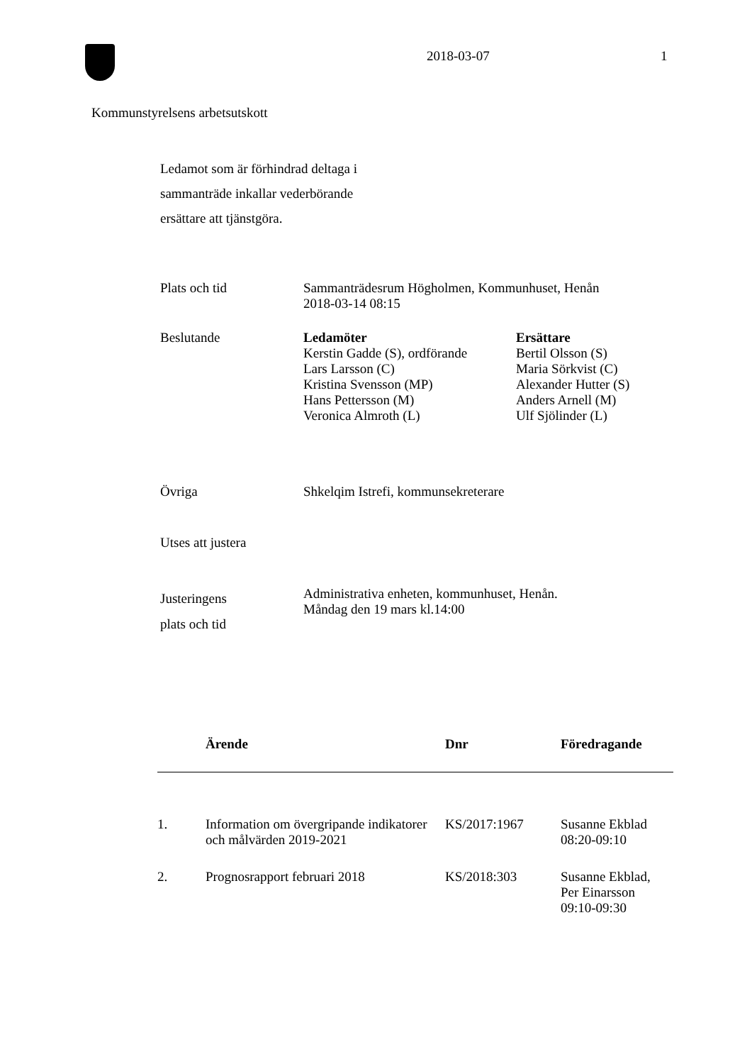2018-03-07 1
Kommunstyrelsens arbetsutskott
Ledamot som är förhindrad deltaga i
sammanträde inkallar vederbörande
ersättare att tjänstgöra.
Plats och tid Sammanträdesrum Högholmen, Kommunhuset, Henån
2018-03-14 08:15
Beslutande
| Ledamöter Kerstin Gadde (S), ordförande Lars Larsson (C) Kristina Svensson (MP) Hans Pettersson (M) Veronica Almroth (L) | Ersättare Bertil Olsson (S) Maria Sörkvist (C) Alexander Hutter (S) Anders Arnell (M) Ulf Sjölinder (L) |
Övriga Shkelqim Istrefi, kommunsekreterare
Utses att justera
Justeringens
plats och tid
Administrativa enheten, kommunhuset, Henån.
Måndag den 19 mars kl.14:00
| | Ärende | Dnr | Föredragande |
| --- | --- | --- | --- |
| 1. | Information om övergripande indikatorer och målvärden 2019-2021 | KS/2017:1967 | Susanne Ekblad 08:20-09:10 |
| 2. | Prognosrapport februari 2018 | KS/2018:303 | Susanne Ekblad, Per Einarsson 09:10-09:30 |